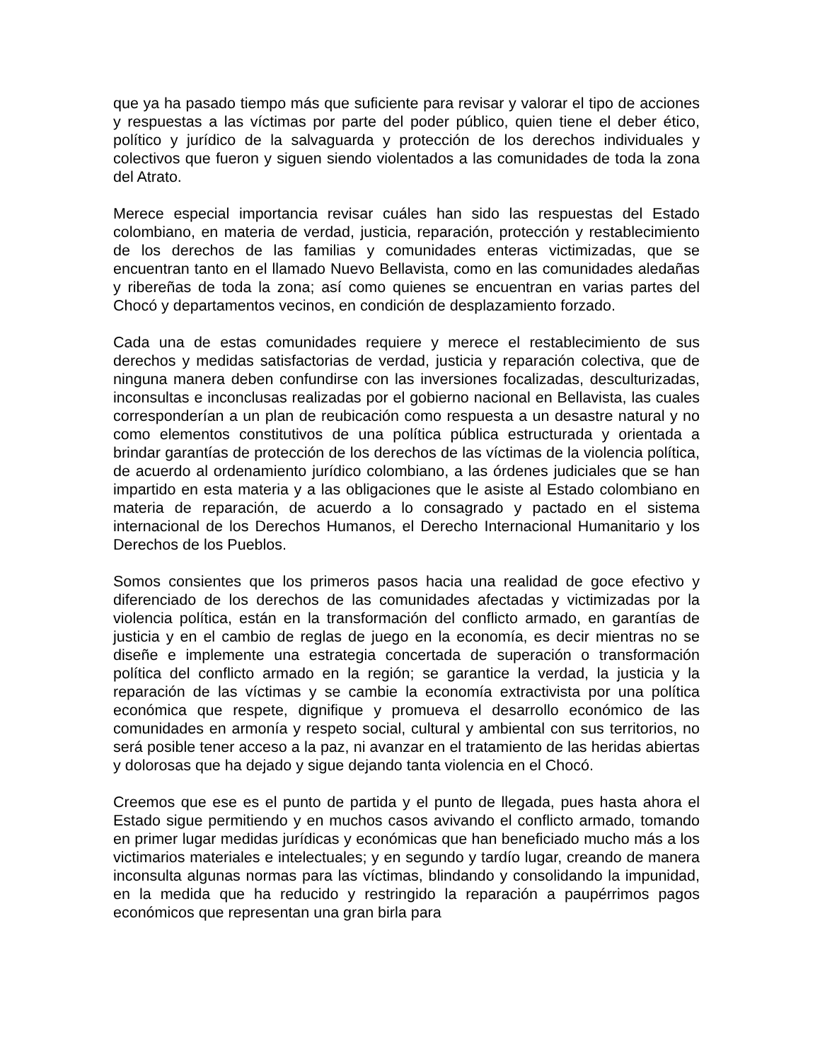que ya ha pasado tiempo más que suficiente para revisar y valorar el tipo de acciones y respuestas a las víctimas por parte del poder público, quien tiene el deber ético, político y jurídico de la salvaguarda y protección de los derechos individuales y colectivos que fueron y siguen siendo violentados a las comunidades de toda la zona del Atrato.
Merece especial importancia revisar cuáles han sido las respuestas del Estado colombiano, en materia de verdad, justicia, reparación, protección y restablecimiento de los derechos de las familias y comunidades enteras victimizadas, que se encuentran tanto en el llamado Nuevo Bellavista, como en las comunidades aledañas y ribereñas de toda la zona; así como quienes se encuentran en varias partes del Chocó y departamentos vecinos, en condición de desplazamiento forzado.
Cada una de estas comunidades requiere y merece el restablecimiento de sus derechos y medidas satisfactorias de verdad, justicia y reparación colectiva, que de ninguna manera deben confundirse con las inversiones focalizadas, desculturizadas, inconsultas e inconclusas realizadas por el gobierno nacional en Bellavista, las cuales corresponderían a un plan de reubicación como respuesta a un desastre natural y no como elementos constitutivos de una política pública estructurada y orientada a brindar garantías de protección de los derechos de las víctimas de la violencia política, de acuerdo al ordenamiento jurídico colombiano, a las órdenes judiciales que se han impartido en esta materia y a las obligaciones que le asiste al Estado colombiano en materia de reparación, de acuerdo a lo consagrado y pactado en el sistema internacional de los Derechos Humanos, el Derecho Internacional Humanitario y los Derechos de los Pueblos.
Somos consientes que los primeros pasos hacia una realidad de goce efectivo y diferenciado de los derechos de las comunidades afectadas y victimizadas por la violencia política, están en la transformación del conflicto armado, en garantías de justicia y en el cambio de reglas de juego en la economía, es decir mientras no se diseñe e implemente una estrategia concertada de superación o transformación política del conflicto armado en la región; se garantice la verdad, la justicia y la reparación de las víctimas y se cambie la economía extractivista por una política económica que respete, dignifique y promueva el desarrollo económico de las comunidades en armonía y respeto social, cultural y ambiental con sus territorios, no será posible tener acceso a la paz, ni avanzar en el tratamiento de las heridas abiertas y dolorosas que ha dejado y sigue dejando tanta violencia en el Chocó.
Creemos que ese es el punto de partida y el punto de llegada, pues hasta ahora el Estado sigue permitiendo y en muchos casos avivando el conflicto armado, tomando en primer lugar medidas jurídicas y económicas que han beneficiado mucho más a los victimarios materiales e intelectuales; y en segundo y tardío lugar, creando de manera inconsulta algunas normas para las víctimas, blindando y consolidando la impunidad, en la medida que ha reducido y restringido la reparación a paupérrimos pagos económicos que representan una gran birla para